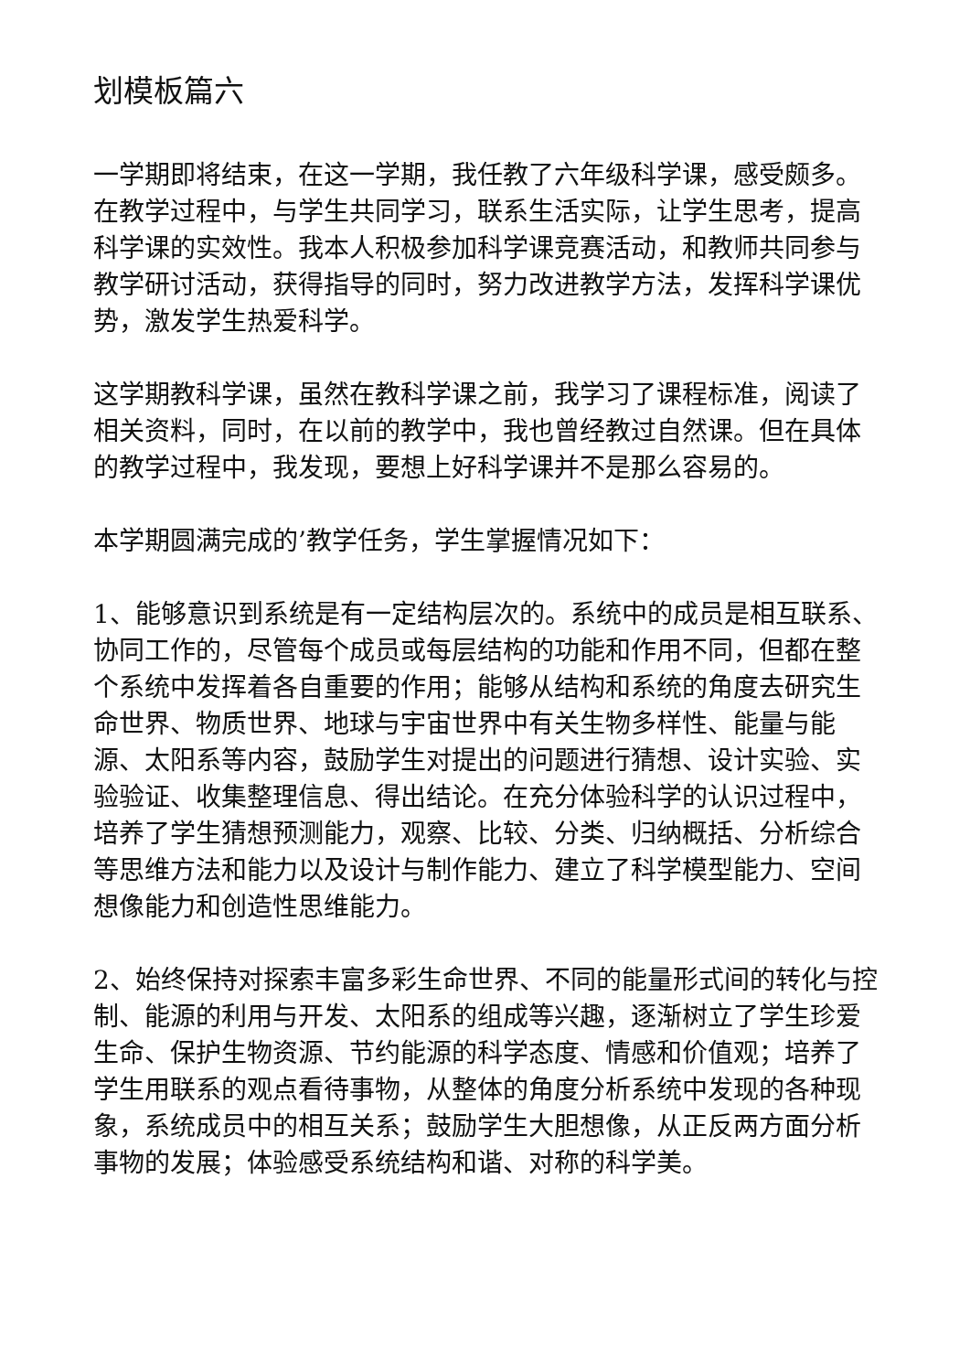划模板篇六
一学期即将结束，在这一学期，我任教了六年级科学课，感受颇多。在教学过程中，与学生共同学习，联系生活实际，让学生思考，提高科学课的实效性。我本人积极参加科学课竞赛活动，和教师共同参与教学研讨活动，获得指导的同时，努力改进教学方法，发挥科学课优势，激发学生热爱科学。
这学期教科学课，虽然在教科学课之前，我学习了课程标准，阅读了相关资料，同时，在以前的教学中，我也曾经教过自然课。但在具体的教学过程中，我发现，要想上好科学课并不是那么容易的。
本学期圆满完成的’教学任务，学生掌握情况如下：
1、能够意识到系统是有一定结构层次的。系统中的成员是相互联系、协同工作的，尽管每个成员或每层结构的功能和作用不同，但都在整个系统中发挥着各自重要的作用；能够从结构和系统的角度去研究生命世界、物质世界、地球与宇宙世界中有关生物多样性、能量与能源、太阳系等内容，鼓励学生对提出的问题进行猜想、设计实验、实验验证、收集整理信息、得出结论。在充分体验科学的认识过程中，培养了学生猜想预测能力，观察、比较、分类、归纳概括、分析综合等思维方法和能力以及设计与制作能力、建立了科学模型能力、空间想像能力和创造性思维能力。
2、始终保持对探索丰富多彩生命世界、不同的能量形式间的转化与控制、能源的利用与开发、太阳系的组成等兴趣，逐渐树立了学生珍爱生命、保护生物资源、节约能源的科学态度、情感和价值观；培养了学生用联系的观点看待事物，从整体的角度分析系统中发现的各种现象，系统成员中的相互关系；鼓励学生大胆想像，从正反两方面分析事物的发展；体验感受系统结构和谐、对称的科学美。